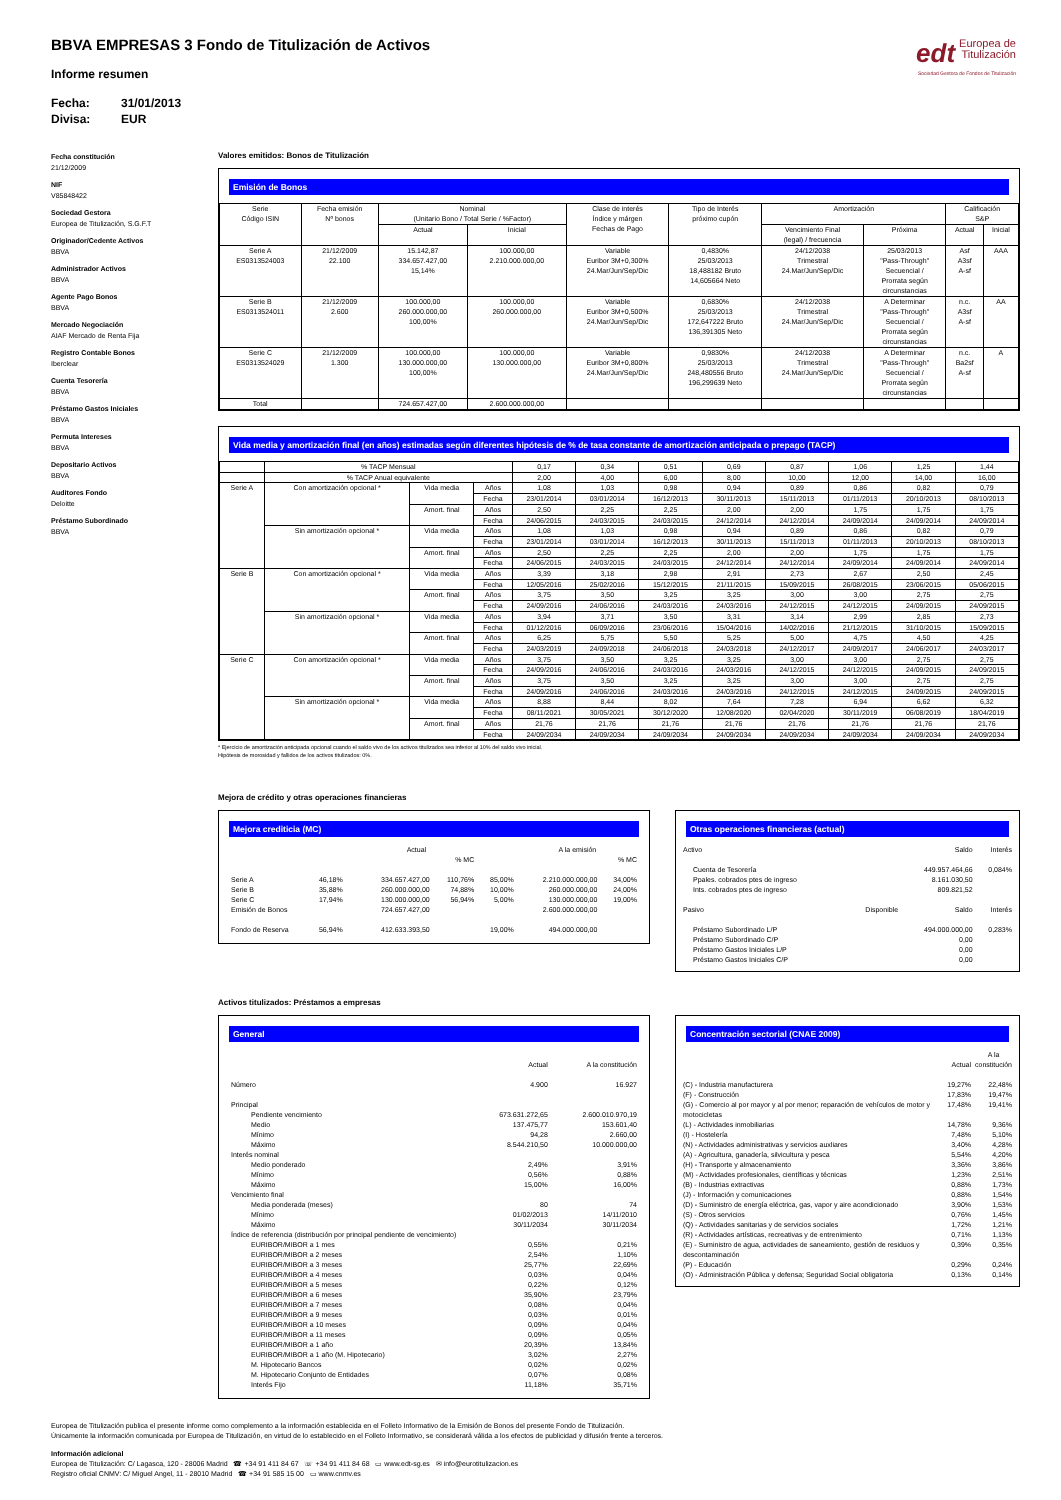edt Europea de
Titulización
Sociedad Gestora de Fondos de Titulización
BBVA EMPRESAS 3 Fondo de Titulización de Activos
Informe resumen
Fecha: 31/01/2013
Divisa: EUR
Fecha constitución
21/12/2009
NIF
V85848422
Sociedad Gestora
Europea de Titulización, S.G.F.T
Originador/Cedente Activos
BBVA
Administrador Activos
BBVA
Agente Pago Bonos
BBVA
Mercado Negociación
AIAF Mercado de Renta Fija
Registro Contable Bonos
Iberclear
Cuenta Tesorería
BBVA
Préstamo Gastos Iniciales
BBVA
Permuta Intereses
BBVA
Depositario Activos
BBVA
Auditores Fondo
Deloitte
Préstamo Subordinado
BBVA
Valores emitidos: Bonos de Titulización
Emisión de Bonos
| Serie Código ISIN | Fecha emisión Nº bonos | Nominal (Unitario Bono / Total Serie / %Factor) | | Clase de interés Índice y márgen Fechas de Pago | Tipo de Interés próximo cupón | Amortización | | Calificación S&P | |
| --- | --- | --- | --- | --- | --- | --- | --- | --- | --- |
| | | Actual | Inicial | | | Vencimiento Final (legal) / frecuencia | Próxima | Actual | Inicial |
| Serie A ES0313524003 | 21/12/2009 22.100 | 15.142,87 334.657.427,00 15,14% | 100.000,00 2.210.000.000,00 | Variable Euribor 3M+0,300% 24.Mar/Jun/Sep/Dic | 0,4830% 25/03/2013 18,488182 Bruto 14,605664 Neto | 24/12/2038 Trimestral 24.Mar/Jun/Sep/Dic | 25/03/2013 "Pass-Through" Secuencial / Prorrata según circunstancias | Asf A3sf A-sf | AAA |
| Serie B ES0313524011 | 21/12/2009 2.600 | 100.000,00 260.000.000,00 100,00% | 100.000,00 260.000.000,00 | Variable Euribor 3M+0,500% 24.Mar/Jun/Sep/Dic | 0,6830% 25/03/2013 172,647222 Bruto 136,391305 Neto | 24/12/2038 Trimestral 24.Mar/Jun/Sep/Dic | A Determinar "Pass-Through" Secuencial / Prorrata según circunstancias | n.c. A3sf A-sf | AA |
| Serie C ES0313524029 | 21/12/2009 1.300 | 100.000,00 130.000.000,00 100,00% | 100.000,00 130.000.000,00 | Variable Euribor 3M+0,800% 24.Mar/Jun/Sep/Dic | 0,9830% 25/03/2013 248,480556 Bruto 196,299639 Neto | 24/12/2038 Trimestral 24.Mar/Jun/Sep/Dic | A Determinar "Pass-Through" Secuencial / Prorrata según circunstancias | n.c. Ba2sf A-sf | A |
| Total | | 724.657.427,00 | 2.600.000.000,00 | | | | | | |
Vida media y amortización final (en años) estimadas según diferentes hipótesis de % de tasa constante de amortización anticipada o prepago (TACP)
| | % TACP Mensual | | | 0,17 | 0,34 | 0,51 | 0,69 | 0,87 | 1,06 | 1,25 | 1,44 |
| | % TACP Anual equivalente | | | 2,00 | 4,00 | 6,00 | 8,00 | 10,00 | 12,00 | 14,00 | 16,00 |
| Serie A | Con amortización opcional * | Vida media | Años | 1,08 | 1,03 | 0,98 | 0,94 | 0,89 | 0,86 | 0,82 | 0,79 |
| | | | Fecha | 23/01/2014 | 03/01/2014 | 16/12/2013 | 30/11/2013 | 15/11/2013 | 01/11/2013 | 20/10/2013 | 08/10/2013 |
| | | Amort. final | Años | 2,50 | 2,25 | 2,25 | 2,00 | 2,00 | 1,75 | 1,75 | 1,75 |
| | | | Fecha | 24/06/2015 | 24/03/2015 | 24/03/2015 | 24/12/2014 | 24/12/2014 | 24/09/2014 | 24/09/2014 | 24/09/2014 |
| | Sin amortización opcional * | Vida media | Años | 1,08 | 1,03 | 0,98 | 0,94 | 0,89 | 0,86 | 0,82 | 0,79 |
| | | | Fecha | 23/01/2014 | 03/01/2014 | 16/12/2013 | 30/11/2013 | 15/11/2013 | 01/11/2013 | 20/10/2013 | 08/10/2013 |
| | | Amort. final | Años | 2,50 | 2,25 | 2,25 | 2,00 | 2,00 | 1,75 | 1,75 | 1,75 |
| | | | Fecha | 24/06/2015 | 24/03/2015 | 24/03/2015 | 24/12/2014 | 24/12/2014 | 24/09/2014 | 24/09/2014 | 24/09/2014 |
| Serie B | Con amortización opcional * | Vida media | Años | 3,39 | 3,18 | 2,98 | 2,91 | 2,73 | 2,67 | 2,50 | 2,45 |
| | | | Fecha | 12/05/2016 | 25/02/2016 | 15/12/2015 | 21/11/2015 | 15/09/2015 | 26/08/2015 | 23/06/2015 | 05/06/2015 |
| | | Amort. final | Años | 3,75 | 3,50 | 3,25 | 3,25 | 3,00 | 3,00 | 2,75 | 2,75 |
| | | | Fecha | 24/09/2016 | 24/06/2016 | 24/03/2016 | 24/03/2016 | 24/12/2015 | 24/12/2015 | 24/09/2015 | 24/09/2015 |
| | Sin amortización opcional * | Vida media | Años | 3,94 | 3,71 | 3,50 | 3,31 | 3,14 | 2,99 | 2,85 | 2,73 |
| | | | Fecha | 01/12/2016 | 06/09/2016 | 23/06/2016 | 15/04/2016 | 14/02/2016 | 21/12/2015 | 31/10/2015 | 15/09/2015 |
| | | Amort. final | Años | 6,25 | 5,75 | 5,50 | 5,25 | 5,00 | 4,75 | 4,50 | 4,25 |
| | | | Fecha | 24/03/2019 | 24/09/2018 | 24/06/2018 | 24/03/2018 | 24/12/2017 | 24/09/2017 | 24/06/2017 | 24/03/2017 |
| Serie C | Con amortización opcional * | Vida media | Años | 3,75 | 3,50 | 3,25 | 3,25 | 3,00 | 3,00 | 2,75 | 2,75 |
| | | | Fecha | 24/09/2016 | 24/06/2016 | 24/03/2016 | 24/03/2016 | 24/12/2015 | 24/12/2015 | 24/09/2015 | 24/09/2015 |
| | | Amort. final | Años | 3,75 | 3,50 | 3,25 | 3,25 | 3,00 | 3,00 | 2,75 | 2,75 |
| | | | Fecha | 24/09/2016 | 24/06/2016 | 24/03/2016 | 24/03/2016 | 24/12/2015 | 24/12/2015 | 24/09/2015 | 24/09/2015 |
| | Sin amortización opcional * | Vida media | Años | 8,88 | 8,44 | 8,02 | 7,64 | 7,28 | 6,94 | 6,62 | 6,32 |
| | | | Fecha | 08/11/2021 | 30/05/2021 | 30/12/2020 | 12/08/2020 | 02/04/2020 | 30/11/2019 | 06/08/2019 | 18/04/2019 |
| | | Amort. final | Años | 21,76 | 21,76 | 21,76 | 21,76 | 21,76 | 21,76 | 21,76 | 21,76 |
| | | | Fecha | 24/09/2034 | 24/09/2034 | 24/09/2034 | 24/09/2034 | 24/09/2034 | 24/09/2034 | 24/09/2034 | 24/09/2034 |
* Ejercicio de amortización anticipada opcional cuando el saldo vivo de los activos titulizados sea inferior al 10% del saldo vivo inicial.
Hipótesis de morosidad y fallidos de los activos titulizados: 0%.
Mejora de crédito y otras operaciones financieras
Mejora crediticia (MC)
| | | Actual | | | A la emisión | |
| | | | % MC | | | % MC |
| Serie A | 46,18% | 334.657.427,00 | 110,76% | 85,00% | 2.210.000.000,00 | 34,00% |
| Serie B | 35,88% | 260.000.000,00 | 74,88% | 10,00% | 260.000.000,00 | 24,00% |
| Serie C | 17,94% | 130.000.000,00 | 56,94% | 5,00% | 130.000.000,00 | 19,00% |
| Emisión de Bonos | | 724.657.427,00 | | | 2.600.000.000,00 | |
| Fondo de Reserva | 56,94% | 412.633.393,50 | | 19,00% | 494.000.000,00 | |
Otras operaciones financieras (actual)
| Activo | | Saldo | Interés |
| Cuenta de Tesorería | | 449.957.464,66 | 0,084% |
| Ppales. cobrados ptes de ingreso | | 8.161.030,50 | |
| Ints. cobrados ptes de ingreso | | 809.821,52 | |
| Pasivo | Disponible | Saldo | Interés |
| Préstamo Subordinado L/P | | 494.000.000,00 | 0,283% |
| Préstamo Subordinado C/P | | 0,00 | |
| Préstamo Gastos Iniciales L/P | | 0,00 | |
| Préstamo Gastos Iniciales C/P | | 0,00 | |
Activos titulizados: Préstamos a empresas
General
| | Actual | A la constitución |
| Número | 4.900 | 16.927 |
| Principal | | |
| Pendiente vencimiento | 673.631.272,65 | 2.600.010.970,19 |
| Medio | 137.475,77 | 153.601,40 |
| Mínimo | 94,28 | 2.660,00 |
| Máximo | 8.544.210,50 | 10.000.000,00 |
| Interés nominal | | |
| Medio ponderado | 2,49% | 3,91% |
| Mínimo | 0,56% | 0,88% |
| Máximo | 15,00% | 16,00% |
| Vencimiento final | | |
| Media ponderada (meses) | 80 | 74 |
| Mínimo | 01/02/2013 | 14/11/2010 |
| Máximo | 30/11/2034 | 30/11/2034 |
| Índice de referencia (distribución por principal pendiente de vencimiento) | | |
| EURIBOR/MIBOR a 1 mes | 0,55% | 0,21% |
| EURIBOR/MIBOR a 2 meses | 2,54% | 1,10% |
| EURIBOR/MIBOR a 3 meses | 25,77% | 22,69% |
| EURIBOR/MIBOR a 4 meses | 0,03% | 0,04% |
| EURIBOR/MIBOR a 5 meses | 0,22% | 0,12% |
| EURIBOR/MIBOR a 6 meses | 35,90% | 23,79% |
| EURIBOR/MIBOR a 7 meses | 0,08% | 0,04% |
| EURIBOR/MIBOR a 9 meses | 0,03% | 0,01% |
| EURIBOR/MIBOR a 10 meses | 0,09% | 0,04% |
| EURIBOR/MIBOR a 11 meses | 0,09% | 0,05% |
| EURIBOR/MIBOR a 1 año | 20,39% | 13,84% |
| EURIBOR/MIBOR a 1 año (M. Hipotecario) | 3,02% | 2,27% |
| M. Hipotecario Bancos | 0,02% | 0,02% |
| M. Hipotecario Conjunto de Entidades | 0,07% | 0,08% |
| Interés Fijo | 11,18% | 35,71% |
Concentración sectorial (CNAE 2009)
| | Actual | A la constitución |
| (C) - Industria manufacturera | 19,27% | 22,48% |
| (F) - Construcción | 17,83% | 19,47% |
| (G) - Comercio al por mayor y al por menor; reparación de vehículos de motor y motocicletas | 17,48% | 19,41% |
| (L) - Actividades inmobiliarias | 14,78% | 9,36% |
| (I) - Hostelería | 7,48% | 5,10% |
| (N) - Actividades administrativas y servicios auxliares | 3,40% | 4,28% |
| (A) - Agricultura, ganadería, silvicultura y pesca | 5,54% | 4,20% |
| (H) - Transporte y almacenamiento | 3,36% | 3,86% |
| (M) - Actividades profesionales, científicas y técnicas | 1,23% | 2,51% |
| (B) - Industrias extractivas | 0,88% | 1,73% |
| (J) - Información y comunicaciones | 0,88% | 1,54% |
| (D) - Suministro de energía eléctrica, gas, vapor y aire acondicionado | 3,90% | 1,53% |
| (S) - Otros servicios | 0,76% | 1,45% |
| (Q) - Actividades sanitarias y de servicios sociales | 1,72% | 1,21% |
| (R) - Actividades artísticas, recreativas y de entrenimiento | 0,71% | 1,13% |
| (E) - Suministro de agua, actividades de saneamiento, gestión de residuos y descontaminación | 0,39% | 0,35% |
| (P) - Educación | 0,29% | 0,24% |
| (O) - Administración Pública y defensa; Seguridad Social obligatoria | 0,13% | 0,14% |
Europea de Titulización publica el presente informe como complemento a la información establecida en el Folleto Informativo de la Emisión de Bonos del presente Fondo de Titulización.
Únicamente la información comunicada por Europea de Titulización, en virtud de lo establecido en el Folleto Informativo, se considerará válida a los efectos de publicidad y difusión frente a terceros.
Información adicional
Europea de Titulización: C/ Lagasca, 120 - 28006 Madrid ☎ +34 91 411 84 67 ☏ +34 91 411 84 68 ▭ www.edt-sg.es ✉ info@eurotitulizacion.es
Registro oficial CNMV: C/ Miguel Angel, 11 - 28010 Madrid ☎ +34 91 585 15 00 ▭ www.cnmv.es